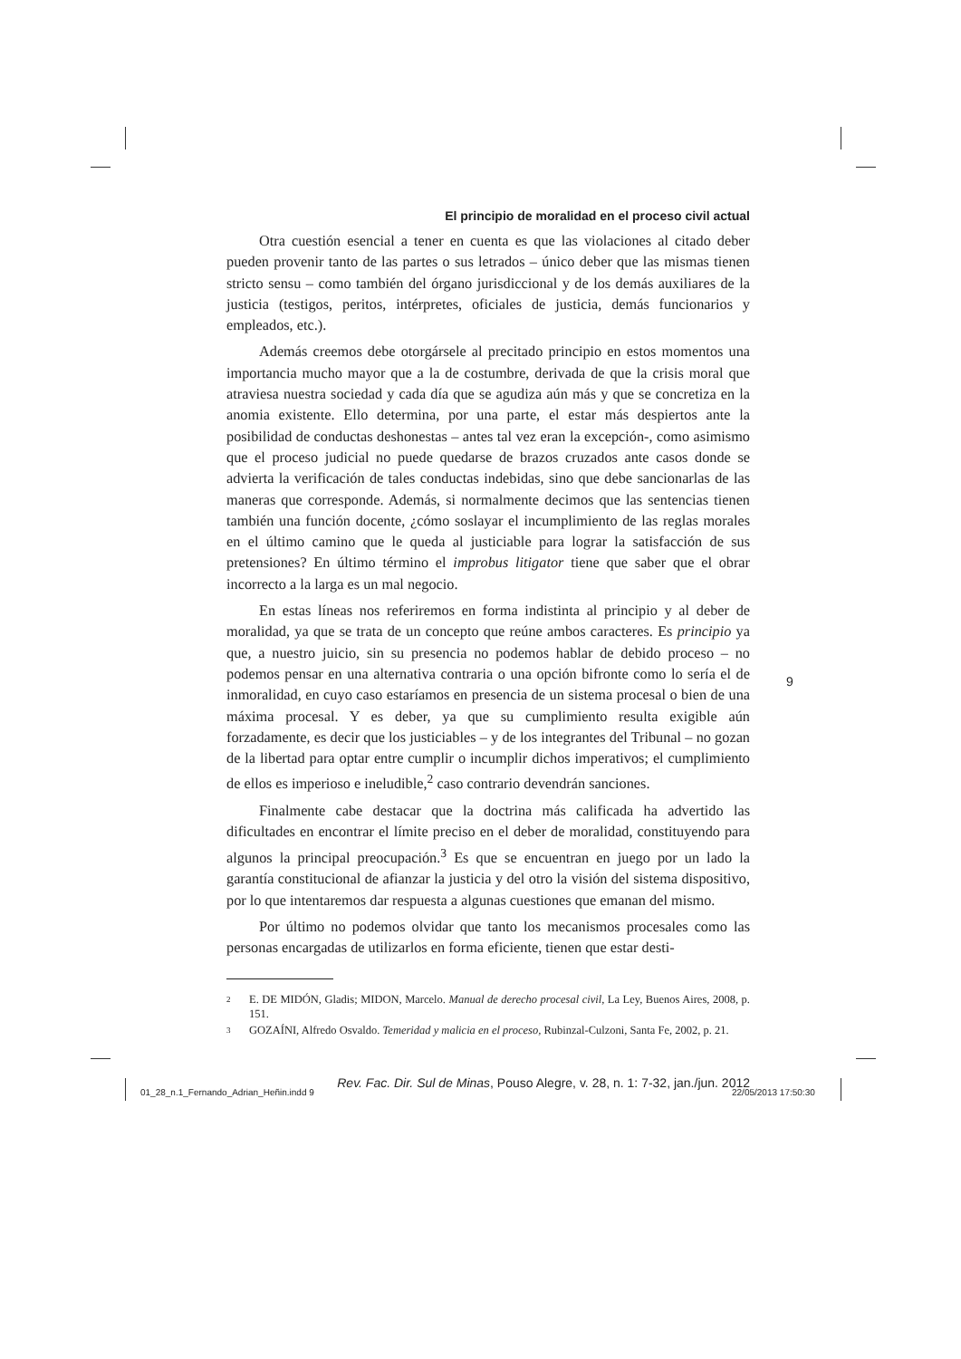El principio de moralidad en el proceso civil actual
Otra cuestión esencial a tener en cuenta es que las violaciones al citado deber pueden provenir tanto de las partes o sus letrados – único deber que las mismas tienen stricto sensu – como también del órgano jurisdiccional y de los demás auxiliares de la justicia (testigos, peritos, intérpretes, oficiales de justicia, demás funcionarios y empleados, etc.).
Además creemos debe otorgársele al precitado principio en estos momentos una importancia mucho mayor que a la de costumbre, derivada de que la crisis moral que atraviesa nuestra sociedad y cada día que se agudiza aún más y que se concretiza en la anomia existente. Ello determina, por una parte, el estar más despiertos ante la posibilidad de conductas deshonestas – antes tal vez eran la excepción-, como asimismo que el proceso judicial no puede quedarse de brazos cruzados ante casos donde se advierta la verificación de tales conductas indebidas, sino que debe sancionarlas de las maneras que corresponde. Además, si normalmente decimos que las sentencias tienen también una función docente, ¿cómo soslayar el incumplimiento de las reglas morales en el último camino que le queda al justiciable para lograr la satisfacción de sus pretensiones? En último término el improbus litigator tiene que saber que el obrar incorrecto a la larga es un mal negocio.
En estas líneas nos referiremos en forma indistinta al principio y al deber de moralidad, ya que se trata de un concepto que reúne ambos caracteres. Es principio ya que, a nuestro juicio, sin su presencia no podemos hablar de debido proceso – no podemos pensar en una alternativa contraria o una opción bifronte como lo sería el de inmoralidad, en cuyo caso estaríamos en presencia de un sistema procesal o bien de una máxima procesal. Y es deber, ya que su cumplimiento resulta exigible aún forzadamente, es decir que los justiciables – y de los integrantes del Tribunal – no gozan de la libertad para optar entre cumplir o incumplir dichos imperativos; el cumplimiento de ellos es imperioso e ineludible,<sup>2</sup> caso contrario devendrán sanciones.
Finalmente cabe destacar que la doctrina más calificada ha advertido las dificultades en encontrar el límite preciso en el deber de moralidad, constituyendo para algunos la principal preocupación.<sup>3</sup> Es que se encuentran en juego por un lado la garantía constitucional de afianzar la justicia y del otro la visión del sistema dispositivo, por lo que intentaremos dar respuesta a algunas cuestiones que emanan del mismo.
Por último no podemos olvidar que tanto los mecanismos procesales como las personas encargadas de utilizarlos en forma eficiente, tienen que estar desti-
2 E. DE MIDÓN, Gladis; MIDON, Marcelo. Manual de derecho procesal civil, La Ley, Buenos Aires, 2008, p. 151.
3 GOZAÍNI, Alfredo Osvaldo. Temeridad y malicia en el proceso, Rubinzal-Culzoni, Santa Fe, 2002, p. 21.
Rev. Fac. Dir. Sul de Minas, Pouso Alegre, v. 28, n. 1: 7-32, jan./jun. 2012
9
01_28_n.1_Fernando_Adrian_Heñin.indd 9
22/05/2013 17:50:30